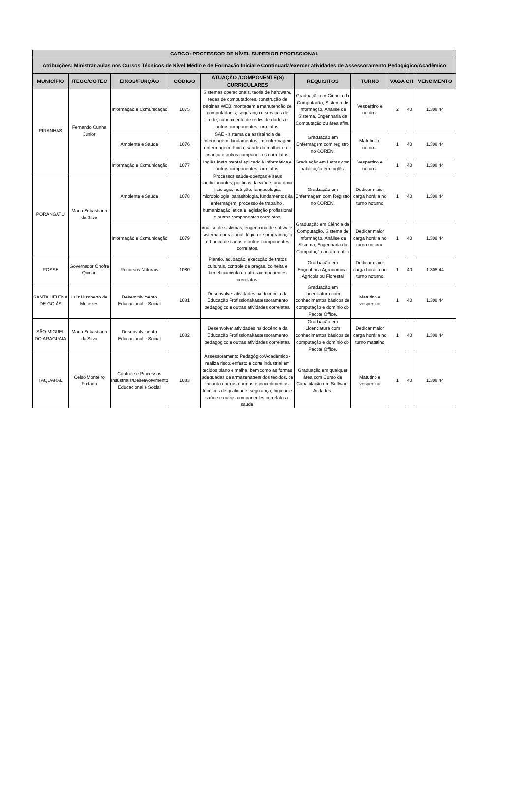| CARGO: PROFESSOR DE NÍVEL SUPERIOR PROFISSIONAL | | | | | | | | | |
| --- | --- | --- | --- | --- | --- | --- | --- | --- | --- |
| Atribuições: Ministrar aulas nos Cursos Técnicos de Nível Médio e de Formação Inicial e Continuada/exercer atividades de Assessoramento Pedagógico/Acadêmico | | | | | | | | | |
| MUNICÍPIO | ITEGO/COTEC | EIXOS/FUNÇÃO | CÓDIGO | ATUAÇÃO /COMPONENTE(S) CURRICULARES | REQUISITOS | TURNO | VAGA | CH | VENCIMENTO |
| PIRANHAS | Fernando Cunha Júnior | Informação e Comunicação | 1075 | Sistemas operacionais, teoria de hardware, redes de computadores, construção de páginas WEB, montagem e manutenção de computadores, segurança e serviços de rede, cabeamento de redes de dados e outros componentes correlatos. | Graduação em Ciência da Computação, Sistema de Informação, Análise de Sistema, Engenharia da Computação ou área afim. | Vespertino e noturno | 2 | 40 | 1.308,44 |
| | | Ambiente e Saúde | 1076 | SAE - sistema de assistência de enfermagem, fundamentos em enfermagem, enfermagem clínica, saúde da mulher e da criança e outros componentes correlatos. | Graduação em Enfermagem com registro no COREN. | Matutino e noturno | 1 | 40 | 1.308,44 |
| | | Informação e Comunicação | 1077 | Inglês Instrumental aplicado à Informática e outros componentes correlatos. | Graduação em Letras com habilitação em Inglês. | Vespertino e noturno | 1 | 40 | 1.308,44 |
| PORANGATU | Maria Sebastiana da Silva | Ambiente e Saúde | 1078 | Processos saúde-doenças e seus condicionantes, políticas da saúde, anatomia, fisiologia, nutrição, farmacologia, microbiologia, parasitologia, fundamentos da enfermagem, processo de trabalho , humanização, ética e legislação profissional e outros componentes correlatos. | Graduação em Enfermagem com Registro no COREN. | Dedicar maior carga horária no turno noturno | 1 | 40 | 1.308,44 |
| | | Informação e Comunicação | 1079 | Análise de sistemas, engenharia de software, sistema operacional, lógica de programação e banco de dados e outros componentes correlatos. | Graduação em Ciência da Computação, Sistema de Informação, Análise de Sistema, Engenharia da Computação ou área afim | Dedicar maior carga horária no turno noturno | 1 | 40 | 1.308,44 |
| POSSE | Governador Onofre Quinan | Recursos Naturais | 1080 | Plantio, adubação, execução de tratos culturais, controle de pragas, colheita e beneficiamento e outros componentes correlatos. | Graduação em Engenharia Agronômica, Agrícola ou Florestal | Dedicar maior carga horária no turno noturno | 1 | 40 | 1.308,44 |
| SANTA HELENA DE GOIÁS | Luiz Humberto de Menezes | Desenvolvimento Educacional e Social | 1081 | Desenvolver atividades na docência da Educação Profissional/assessoramento pedagógico e outras atividades correlatas. | Graduação em Licenciatura com conhecimentos básicos de computação e domínio do Pacote Office. | Matutino e vespertino | 1 | 40 | 1.308,44 |
| SÃO MIGUEL DO ARAGUAIA | Maria Sebastiana da Silva | Desenvolvimento Educacional e Social | 1082 | Desenvolver atividades na docência da Educação Profissional/assessoramento pedagógico e outras atividades correlatas. | Graduação em Licenciatura com conhecimentos básicos de computação e domínio do Pacote Office. | Dedicar maior carga horária no turno matutino | 1 | 40 | 1.308,44 |
| TAQUARAL | Celso Monteiro Furtado | Controle e Processos Industriais/Desenvolvimento Educacional e Social | 1083 | Assessoramento Pedagógico/Acadêmico - realiza risco, enfesto e corte industrial em tecidos plano e malha, bem como as formas adequadas de armazenagem dos tecidos, de acordo com as normas e procedimentos técnicos de qualidade, segurança, higiene e saúde e outros componentes correlatos e saúde. | Graduação em qualquer área com Curso de Capacitação em Software Audades. | Matutino e vespertino | 1 | 40 | 1.308,44 |